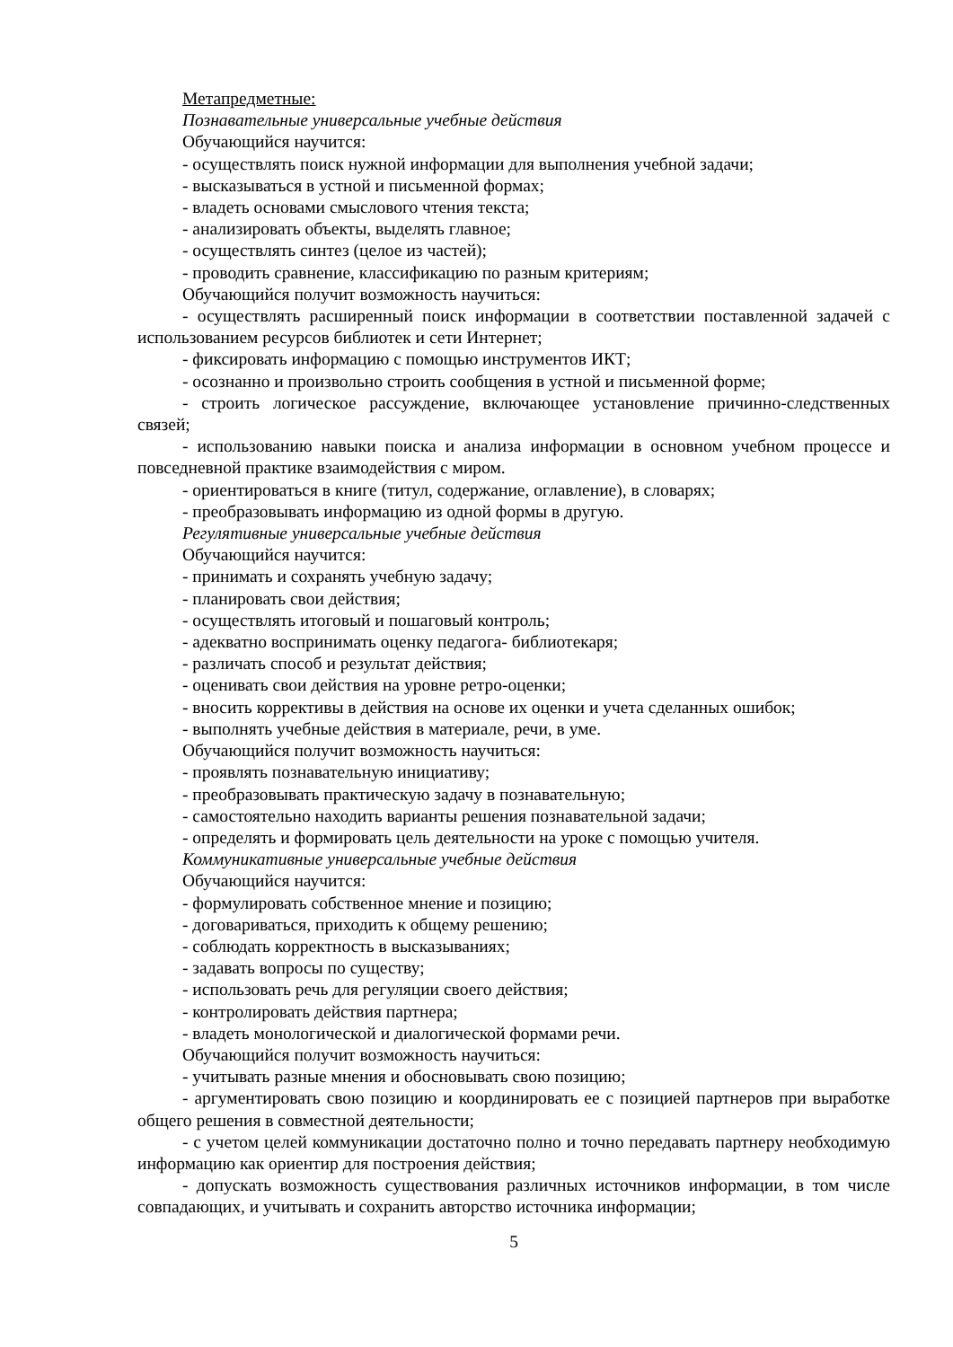Метапредметные:
Познавательные универсальные учебные действия
Обучающийся научится:
- осуществлять поиск нужной информации для выполнения учебной задачи;
- высказываться в устной и письменной формах;
- владеть основами смыслового чтения текста;
- анализировать объекты, выделять главное;
- осуществлять синтез (целое из частей);
- проводить сравнение, классификацию по разным критериям;
Обучающийся получит возможность научиться:
- осуществлять расширенный поиск информации в соответствии поставленной задачей с использованием ресурсов библиотек и сети Интернет;
- фиксировать информацию с помощью инструментов ИКТ;
- осознанно и произвольно строить сообщения в устной и письменной форме;
- строить логическое рассуждение, включающее установление причинно-следственных связей;
- использованию навыки поиска и анализа информации в основном учебном процессе и повседневной практике взаимодействия с миром.
- ориентироваться в книге (титул, содержание, оглавление), в словарях;
- преобразовывать информацию из одной формы в другую.
Регулятивные универсальные учебные действия
Обучающийся научится:
- принимать и сохранять учебную задачу;
- планировать свои действия;
- осуществлять итоговый и пошаговый контроль;
- адекватно воспринимать оценку педагога- библиотекаря;
- различать способ и результат действия;
- оценивать свои действия на уровне ретро-оценки;
- вносить коррективы в действия на основе их оценки и учета сделанных ошибок;
- выполнять учебные действия в материале, речи, в уме.
Обучающийся получит возможность научиться:
- проявлять познавательную инициативу;
- преобразовывать практическую задачу в познавательную;
- самостоятельно находить варианты решения познавательной задачи;
- определять и формировать цель деятельности на уроке с помощью учителя.
Коммуникативные универсальные учебные действия
Обучающийся научится:
- формулировать собственное мнение и позицию;
- договариваться, приходить к общему решению;
- соблюдать корректность в высказываниях;
- задавать вопросы по существу;
- использовать речь для регуляции своего действия;
- контролировать действия партнера;
- владеть монологической и диалогической формами речи.
Обучающийся получит возможность научиться:
- учитывать разные мнения и обосновывать свою позицию;
- аргументировать свою позицию и координировать ее с позицией партнеров при выработке общего решения в совместной деятельности;
- с учетом целей коммуникации достаточно полно и точно передавать партнеру необходимую информацию как ориентир для построения действия;
- допускать возможность существования различных источников информации, в том числе совпадающих, и учитывать и сохранить авторство источника информации;
5